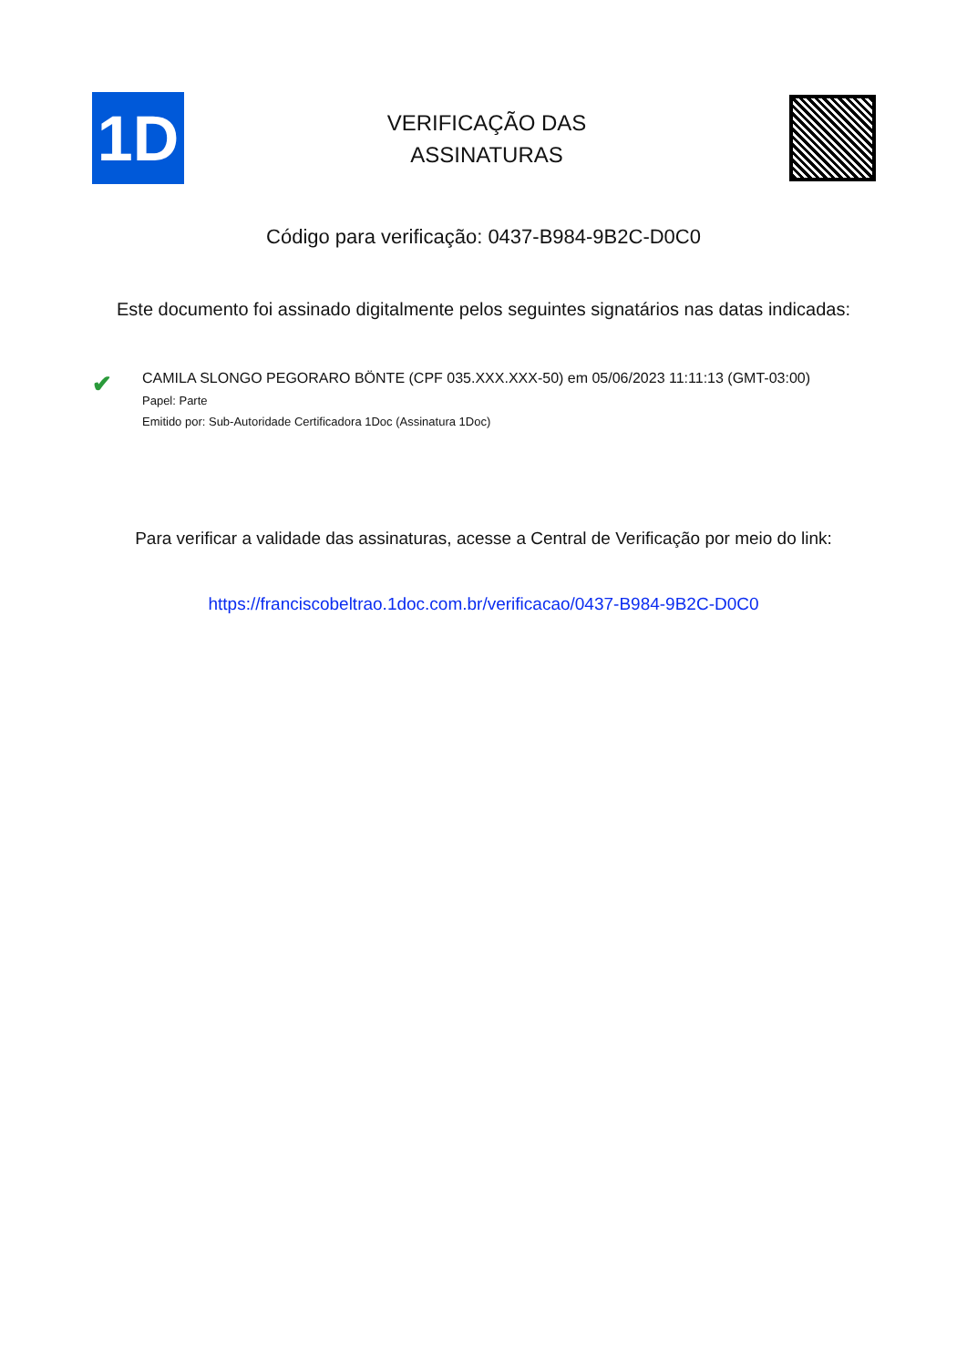1D
VERIFICAÇÃO DAS
ASSINATURAS
Código para verificação: 0437-B984-9B2C-D0C0
Este documento foi assinado digitalmente pelos seguintes signatários nas datas indicadas:
✔
CAMILA SLONGO PEGORARO BÖNTE (CPF 035.XXX.XXX-50) em 05/06/2023 11:11:13 (GMT-03:00)
Papel: Parte
Emitido por: Sub-Autoridade Certificadora 1Doc (Assinatura 1Doc)
Para verificar a validade das assinaturas, acesse a Central de Verificação por meio do link:
https://franciscobeltrao.1doc.com.br/verificacao/0437-B984-9B2C-D0C0